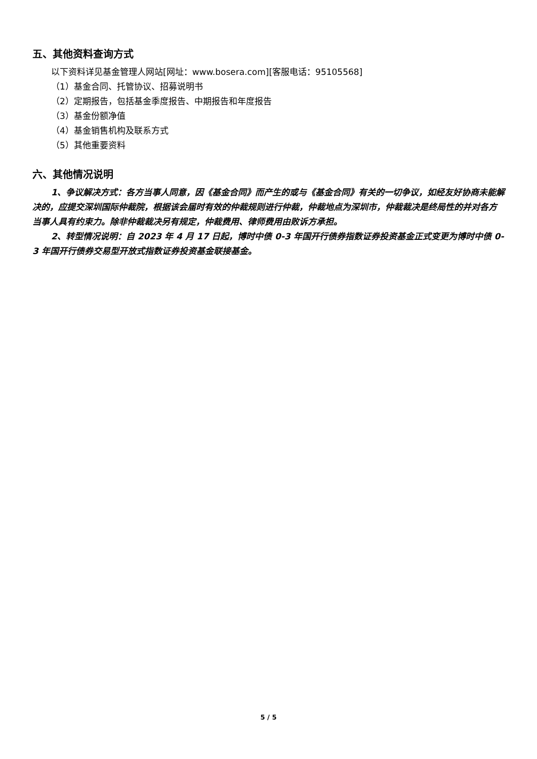五、其他资料查询方式
以下资料详见基金管理人网站[网址：www.bosera.com][客服电话：95105568]
（1）基金合同、托管协议、招募说明书
（2）定期报告，包括基金季度报告、中期报告和年度报告
（3）基金份额净值
（4）基金销售机构及联系方式
（5）其他重要资料
六、其他情况说明
1、争议解决方式：各方当事人同意，因《基金合同》而产生的或与《基金合同》有关的一切争议，如经友好协商未能解决的，应提交深圳国际仲裁院，根据该会届时有效的仲裁规则进行仲裁，仲裁地点为深圳市，仲裁裁决是终局性的并对各方当事人具有约束力。除非仲裁裁决另有规定，仲裁费用、律师费用由败诉方承担。
2、转型情况说明：自 2023 年 4 月 17 日起，博时中债 0-3 年国开行债券指数证券投资基金正式变更为博时中债 0-3 年国开行债券交易型开放式指数证券投资基金联接基金。
5 / 5